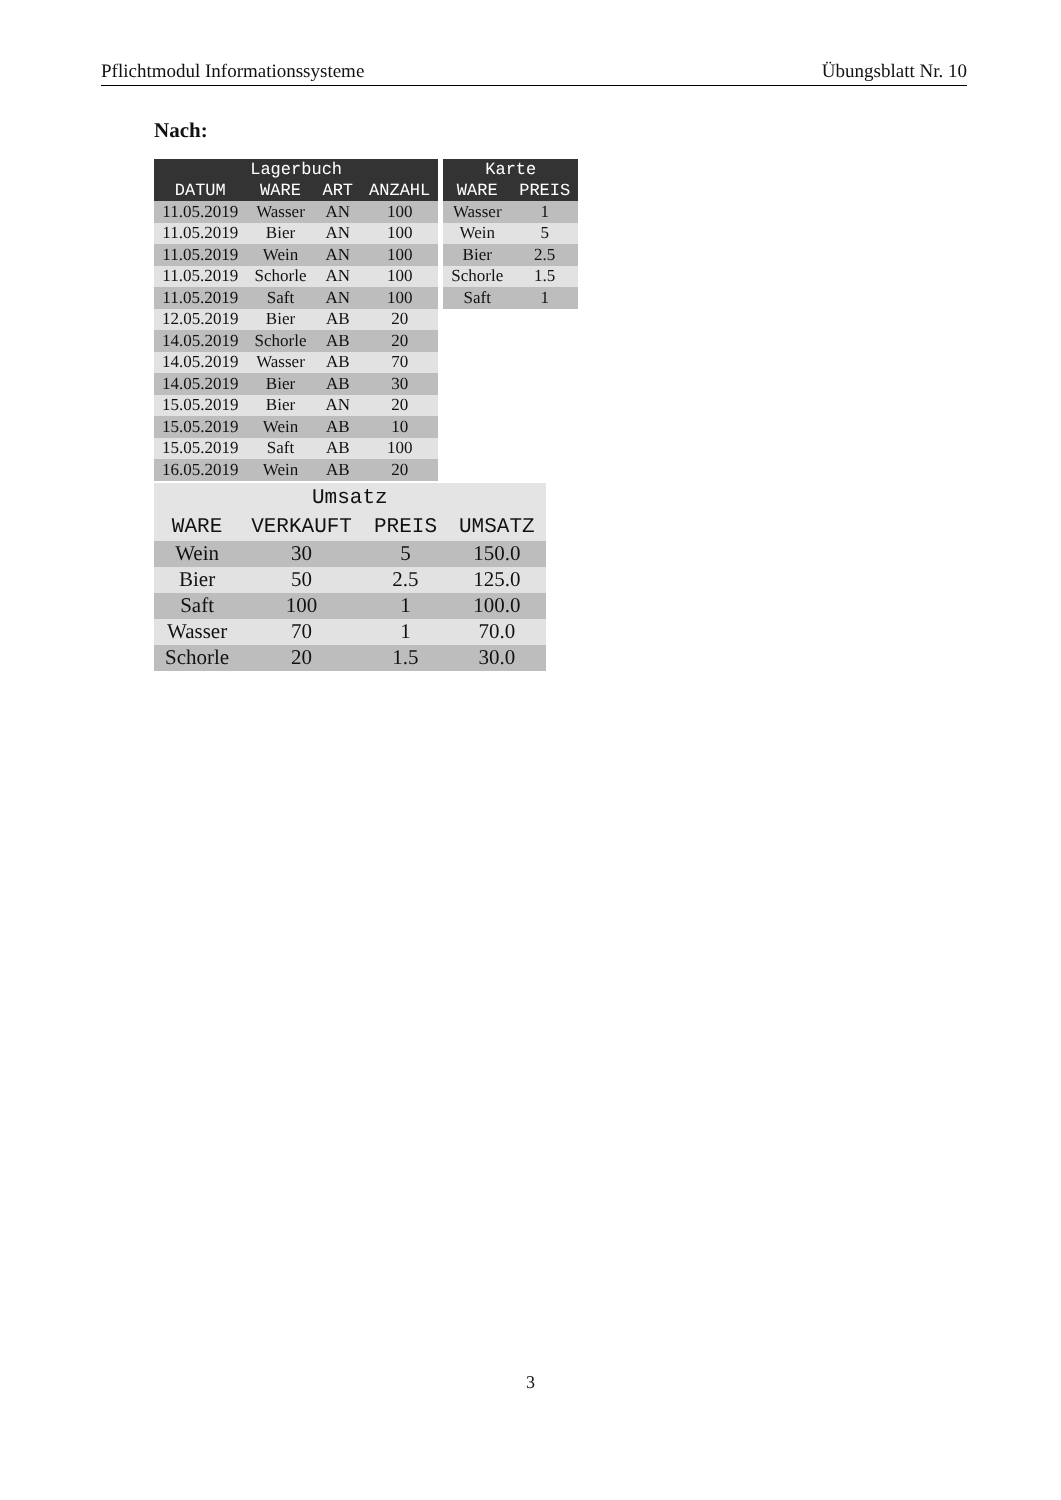Pflichtmodul Informationssysteme Übungsblatt Nr. 10
Nach:
| Lagerbuch | | | |
| --- | --- | --- | --- |
| DATUM | WARE | ART | ANZAHL |
| 11.05.2019 | Wasser | AN | 100 |
| 11.05.2019 | Bier | AN | 100 |
| 11.05.2019 | Wein | AN | 100 |
| 11.05.2019 | Schorle | AN | 100 |
| 11.05.2019 | Saft | AN | 100 |
| 12.05.2019 | Bier | AB | 20 |
| 14.05.2019 | Schorle | AB | 20 |
| 14.05.2019 | Wasser | AB | 70 |
| 14.05.2019 | Bier | AB | 30 |
| 15.05.2019 | Bier | AN | 20 |
| 15.05.2019 | Wein | AB | 10 |
| 15.05.2019 | Saft | AB | 100 |
| 16.05.2019 | Wein | AB | 20 |
| Karte | |
| --- | --- |
| WARE | PREIS |
| Wasser | 1 |
| Wein | 5 |
| Bier | 2.5 |
| Schorle | 1.5 |
| Saft | 1 |
| Umsatz | | | |
| --- | --- | --- | --- |
| WARE | VERKAUFT | PREIS | UMSATZ |
| Wein | 30 | 5 | 150.0 |
| Bier | 50 | 2.5 | 125.0 |
| Saft | 100 | 1 | 100.0 |
| Wasser | 70 | 1 | 70.0 |
| Schorle | 20 | 1.5 | 30.0 |
3